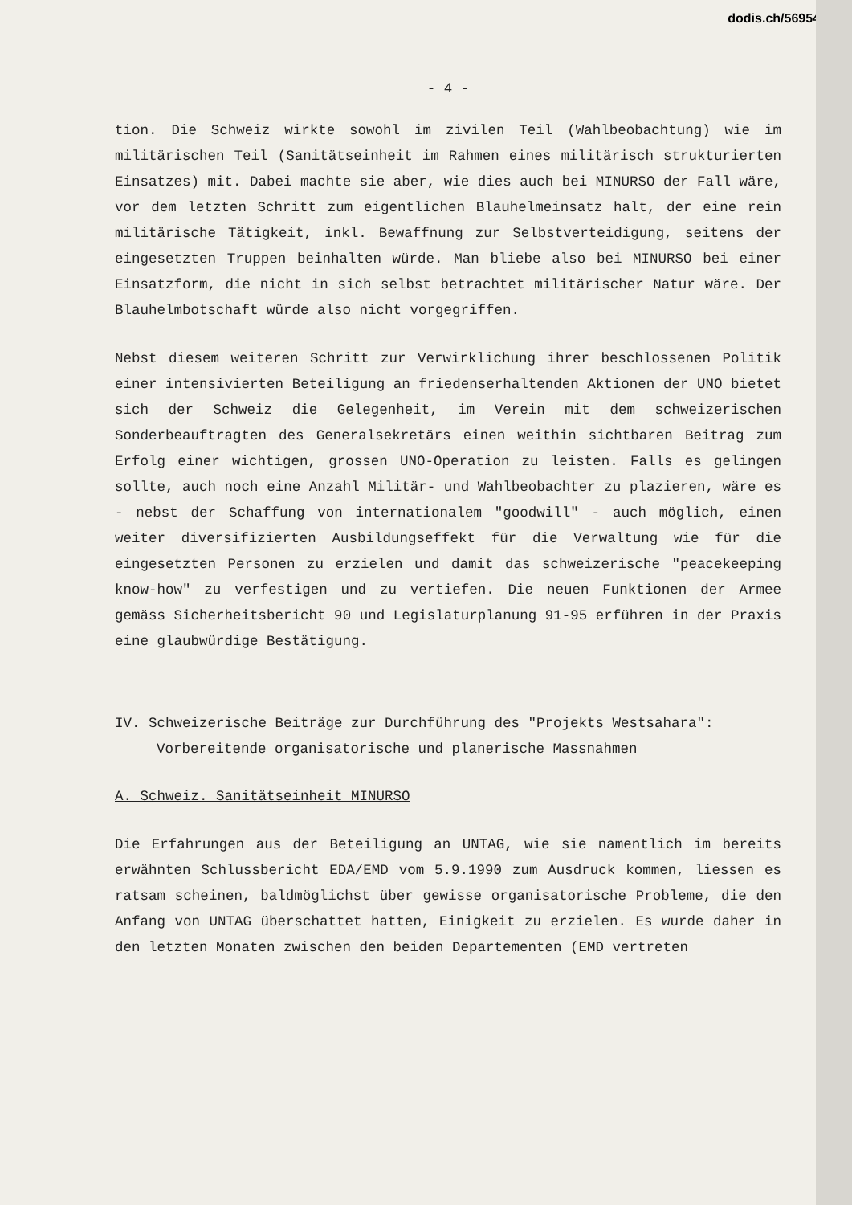dodis.ch/56954
- 4 -
tion. Die Schweiz wirkte sowohl im zivilen Teil (Wahlbeobachtung) wie im militärischen Teil (Sanitätseinheit im Rahmen eines militärisch strukturierten Einsatzes) mit. Dabei machte sie aber, wie dies auch bei MINURSO der Fall wäre, vor dem letzten Schritt zum eigentlichen Blauhelmeinsatz halt, der eine rein militärische Tätigkeit, inkl. Bewaffnung zur Selbstverteidigung, seitens der eingesetzten Truppen beinhalten würde. Man bliebe also bei MINURSO bei einer Einsatzform, die nicht in sich selbst betrachtet militärischer Natur wäre. Der Blauhelmbotschaft würde also nicht vorgegriffen.
Nebst diesem weiteren Schritt zur Verwirklichung ihrer beschlossenen Politik einer intensivierten Beteiligung an friedenserhaltenden Aktionen der UNO bietet sich der Schweiz die Gelegenheit, im Verein mit dem schweizerischen Sonderbeauftragten des Generalsekretärs einen weithin sichtbaren Beitrag zum Erfolg einer wichtigen, grossen UNO-Operation zu leisten. Falls es gelingen sollte, auch noch eine Anzahl Militär- und Wahlbeobachter zu plazieren, wäre es - nebst der Schaffung von internationalem "goodwill" - auch möglich, einen weiter diversifizierten Ausbildungseffekt für die Verwaltung wie für die eingesetzten Personen zu erzielen und damit das schweizerische "peacekeeping know-how" zu verfestigen und zu vertiefen. Die neuen Funktionen der Armee gemäss Sicherheitsbericht 90 und Legislaturplanung 91-95 erführen in der Praxis eine glaubwürdige Bestätigung.
IV. Schweizerische Beiträge zur Durchführung des "Projekts Westsahara": Vorbereitende organisatorische und planerische Massnahmen
A. Schweiz. Sanitätseinheit MINURSO
Die Erfahrungen aus der Beteiligung an UNTAG, wie sie namentlich im bereits erwähnten Schlussbericht EDA/EMD vom 5.9.1990 zum Ausdruck kommen, liessen es ratsam scheinen, baldmöglichst über gewisse organisatorische Probleme, die den Anfang von UNTAG überschattet hatten, Einigkeit zu erzielen. Es wurde daher in den letzten Monaten zwischen den beiden Departementen (EMD vertreten